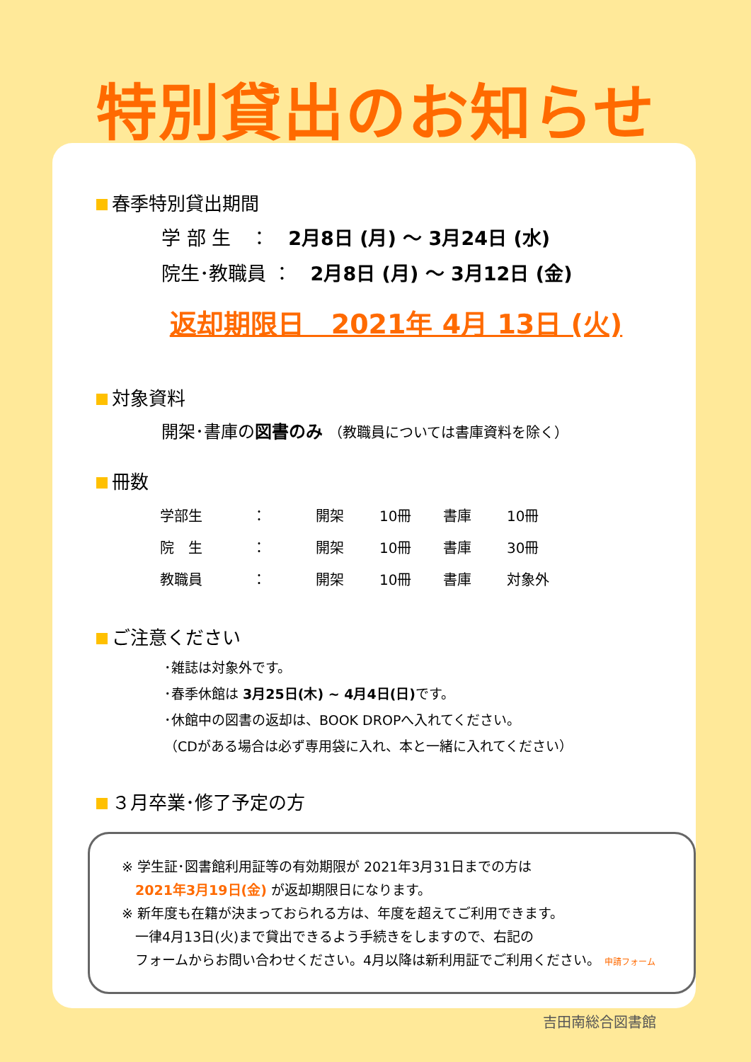特別貸出のお知らせ
春季特別貸出期間
学 部 生　：　2月8日 (月) ～ 3月24日 (水)
院生･教職員 ：　2月8日 (月) ～ 3月12日 (金)
返却期限日　2021年 4月 13日 (火)
対象資料
開架･書庫の図書のみ （教職員については書庫資料を除く）
冊数
| 学部生 | ： | 開架 | 10冊 | 書庫 | 10冊 |
| 院 生 | ： | 開架 | 10冊 | 書庫 | 30冊 |
| 教職員 | ： | 開架 | 10冊 | 書庫 | 対象外 |
ご注意ください
･雑誌は対象外です。
･春季休館は 3月25日(木) ~ 4月4日(日) です。
･休館中の図書の返却は、BOOK DROPへ入れてください。
（CDがある場合は必ず専用袋に入れ、本と一緒に入れてください）
３月卒業･修了予定の方
※ 学生証･図書館利用証等の有効期限が 2021年3月31日までの方は
　2021年3月19日(金) が返却期限日になります。
※ 新年度も在籍が決まっておられる方は、年度を超えてご利用できます。
　一律4月13日(火)まで貸出できるよう手続きをしますので、右記の
　フォームからお問い合わせください。4月以降は新利用証でご利用ください。 申請フォーム
吉田南総合図書館